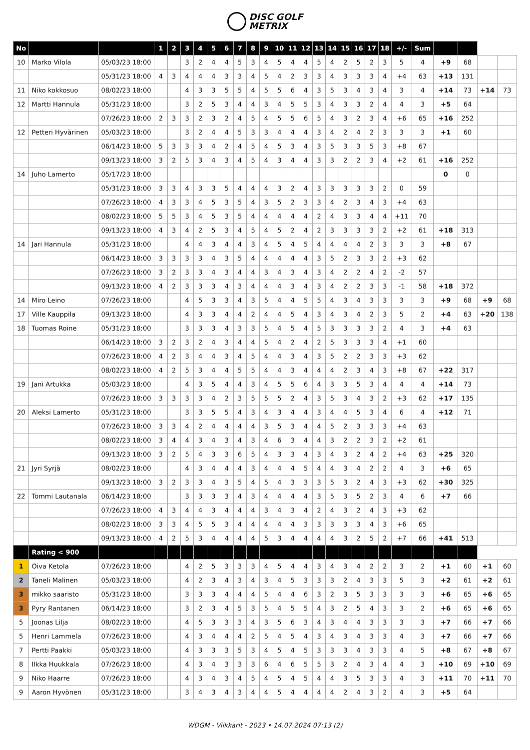DISC GOLF
METRIX
| No | | | 1 | 2 | 3 | 4 | 5 | 6 | 7 | 8 | 9 | 10 | 11 | 12 | 13 | 14 | 15 | 16 | 17 | 18 | +/- | Sum | | | | |
| 10 | Marko Vilola | 05/03/23 18:00 | | | 3 | 2 | 4 | 4 | 5 | 3 | 4 | 5 | 4 | 4 | 5 | 4 | 2 | 5 | 2 | 3 | 5 | 4 | +9 | 68 | | |
| | | 05/31/23 18:00 | 4 | 3 | 4 | 4 | 4 | 3 | 3 | 4 | 5 | 4 | 2 | 3 | 3 | 4 | 3 | 3 | 3 | 4 | +4 | 63 | +13 | 131 | | |
| 11 | Niko kokkosuo | 08/02/23 18:00 | | | 4 | 3 | 3 | 5 | 5 | 4 | 5 | 5 | 6 | 4 | 3 | 5 | 3 | 4 | 3 | 4 | 3 | 4 | +14 | 73 | +14 | 73 |
| 12 | Martti Hannula | 05/31/23 18:00 | | | 3 | 2 | 5 | 3 | 4 | 4 | 3 | 4 | 5 | 5 | 3 | 4 | 3 | 3 | 2 | 4 | 4 | 3 | +5 | 64 | | |
| | | 07/26/23 18:00 | 2 | 3 | 3 | 2 | 3 | 2 | 4 | 5 | 4 | 5 | 5 | 6 | 5 | 4 | 3 | 2 | 3 | 4 | +6 | 65 | +16 | 252 | | |
| 12 | Petteri Hyvärinen | 05/03/23 18:00 | | | 3 | 2 | 4 | 4 | 5 | 3 | 3 | 4 | 4 | 4 | 3 | 4 | 2 | 4 | 2 | 3 | 3 | 3 | +1 | 60 | | |
| | | 06/14/23 18:00 | 5 | 3 | 3 | 3 | 4 | 2 | 4 | 5 | 4 | 5 | 3 | 4 | 3 | 5 | 3 | 3 | 5 | 3 | +8 | 67 | | | | |
| | | 09/13/23 18:00 | 3 | 2 | 5 | 3 | 4 | 3 | 4 | 5 | 4 | 3 | 4 | 4 | 3 | 3 | 2 | 2 | 3 | 4 | +2 | 61 | +16 | 252 | | |
| 14 | Juho Lamerto | 05/17/23 18:00 | | | | | | | | | | | | | | | | | | | | | 0 | 0 | | |
| | | 05/31/23 18:00 | 3 | 3 | 4 | 3 | 3 | 5 | 4 | 4 | 4 | 3 | 2 | 4 | 3 | 3 | 3 | 3 | 3 | 2 | 0 | 59 | | | | |
| | | 07/26/23 18:00 | 4 | 3 | 3 | 4 | 5 | 3 | 5 | 4 | 3 | 5 | 2 | 3 | 3 | 4 | 2 | 3 | 4 | 3 | +4 | 63 | | | | |
| | | 08/02/23 18:00 | 5 | 5 | 3 | 4 | 5 | 3 | 5 | 4 | 4 | 4 | 4 | 4 | 2 | 4 | 3 | 3 | 4 | 4 | +11 | 70 | | | | |
| | | 09/13/23 18:00 | 4 | 3 | 4 | 2 | 5 | 3 | 4 | 5 | 4 | 5 | 2 | 4 | 2 | 3 | 3 | 3 | 3 | 2 | +2 | 61 | +18 | 313 | | |
| 14 | Jari Hannula | 05/31/23 18:00 | | | 4 | 4 | 3 | 4 | 4 | 3 | 4 | 5 | 4 | 5 | 4 | 4 | 4 | 4 | 2 | 3 | 3 | 3 | +8 | 67 | | |
| | | 06/14/23 18:00 | 3 | 3 | 3 | 3 | 4 | 3 | 5 | 4 | 4 | 4 | 4 | 4 | 3 | 5 | 2 | 3 | 3 | 2 | +3 | 62 | | | | |
| | | 07/26/23 18:00 | 3 | 2 | 3 | 3 | 4 | 3 | 4 | 4 | 3 | 4 | 3 | 4 | 3 | 4 | 2 | 2 | 4 | 2 | -2 | 57 | | | | |
| | | 09/13/23 18:00 | 4 | 2 | 3 | 3 | 3 | 4 | 3 | 4 | 4 | 4 | 3 | 4 | 3 | 4 | 2 | 2 | 3 | 3 | -1 | 58 | +18 | 372 | | |
| 14 | Miro Leino | 07/26/23 18:00 | | | 4 | 5 | 3 | 3 | 4 | 3 | 5 | 4 | 4 | 5 | 5 | 4 | 3 | 4 | 3 | 3 | 3 | 3 | +9 | 68 | +9 | 68 |
| 17 | Ville Kauppila | 09/13/23 18:00 | | | 4 | 3 | 3 | 4 | 4 | 2 | 4 | 4 | 5 | 4 | 3 | 4 | 3 | 4 | 2 | 3 | 5 | 2 | +4 | 63 | +20 | 138 |
| 18 | Tuomas Roine | 05/31/23 18:00 | | | 3 | 3 | 3 | 4 | 3 | 3 | 5 | 4 | 5 | 4 | 5 | 3 | 3 | 3 | 3 | 2 | 4 | 3 | +4 | 63 | | |
| | | 06/14/23 18:00 | 3 | 2 | 3 | 2 | 4 | 3 | 4 | 4 | 5 | 4 | 2 | 4 | 2 | 5 | 3 | 3 | 3 | 4 | +1 | 60 | | | | |
| | | 07/26/23 18:00 | 4 | 2 | 3 | 4 | 4 | 3 | 4 | 5 | 4 | 4 | 3 | 4 | 3 | 5 | 2 | 2 | 3 | 3 | +3 | 62 | | | | |
| | | 08/02/23 18:00 | 4 | 2 | 5 | 3 | 4 | 4 | 5 | 5 | 4 | 4 | 3 | 4 | 4 | 4 | 2 | 3 | 4 | 3 | +8 | 67 | +22 | 317 | | |
| 19 | Jani Artukka | 05/03/23 18:00 | | | 4 | 3 | 5 | 4 | 4 | 3 | 4 | 5 | 5 | 6 | 4 | 3 | 3 | 5 | 3 | 4 | 4 | 4 | +14 | 73 | | |
| | | 07/26/23 18:00 | 3 | 3 | 3 | 3 | 4 | 2 | 3 | 5 | 5 | 5 | 2 | 4 | 3 | 5 | 3 | 4 | 3 | 2 | +3 | 62 | +17 | 135 | | |
| 20 | Aleksi Lamerto | 05/31/23 18:00 | | | 3 | 3 | 5 | 5 | 4 | 3 | 4 | 3 | 4 | 4 | 3 | 4 | 4 | 5 | 3 | 4 | 6 | 4 | +12 | 71 | | |
| | | 07/26/23 18:00 | 3 | 3 | 4 | 2 | 4 | 4 | 4 | 4 | 3 | 5 | 3 | 4 | 4 | 5 | 2 | 3 | 3 | 3 | +4 | 63 | | | | |
| | | 08/02/23 18:00 | 3 | 4 | 4 | 3 | 4 | 3 | 4 | 3 | 4 | 6 | 3 | 4 | 4 | 3 | 2 | 2 | 3 | 2 | +2 | 61 | | | | |
| | | 09/13/23 18:00 | 3 | 2 | 5 | 4 | 3 | 3 | 6 | 5 | 4 | 3 | 3 | 4 | 3 | 4 | 3 | 2 | 4 | 2 | +4 | 63 | +25 | 320 | | |
| 21 | Jyri Syrjä | 08/02/23 18:00 | | | 4 | 3 | 4 | 4 | 4 | 3 | 4 | 4 | 4 | 5 | 4 | 4 | 3 | 4 | 2 | 2 | 4 | 3 | +6 | 65 | | |
| | | 09/13/23 18:00 | 3 | 2 | 3 | 3 | 4 | 3 | 5 | 4 | 5 | 4 | 3 | 3 | 3 | 5 | 3 | 2 | 4 | 3 | +3 | 62 | +30 | 325 | | |
| 22 | Tommi Lautanala | 06/14/23 18:00 | | | 3 | 3 | 3 | 3 | 4 | 3 | 4 | 4 | 4 | 4 | 3 | 5 | 3 | 5 | 2 | 3 | 4 | 6 | +7 | 66 | | |
| | | 07/26/23 18:00 | 4 | 3 | 4 | 4 | 3 | 4 | 4 | 4 | 3 | 4 | 3 | 4 | 2 | 4 | 3 | 2 | 4 | 3 | +3 | 62 | | | | |
| | | 08/02/23 18:00 | 3 | 3 | 4 | 5 | 5 | 3 | 4 | 4 | 4 | 4 | 4 | 3 | 3 | 3 | 3 | 3 | 4 | 3 | +6 | 65 | | | | |
| | | 09/13/23 18:00 | 4 | 2 | 5 | 3 | 4 | 4 | 4 | 4 | 5 | 3 | 4 | 4 | 4 | 4 | 3 | 2 | 5 | 2 | +7 | 66 | +41 | 513 | | |
| | Rating < 900 | | | | | | | | | | | | | | | | | | | | | | | | | |
| 1 | Oiva Ketola | 07/26/23 18:00 | | | 4 | 2 | 5 | 3 | 3 | 3 | 4 | 5 | 4 | 4 | 3 | 4 | 3 | 4 | 2 | 2 | 3 | 2 | +1 | 60 | +1 | 60 |
| 2 | Taneli Malinen | 05/03/23 18:00 | | | 4 | 2 | 3 | 4 | 3 | 4 | 3 | 4 | 5 | 3 | 3 | 3 | 2 | 4 | 3 | 3 | 5 | 3 | +2 | 61 | +2 | 61 |
| 3 | mikko saaristo | 05/31/23 18:00 | | | 3 | 3 | 3 | 4 | 4 | 4 | 5 | 4 | 4 | 6 | 3 | 2 | 3 | 5 | 3 | 3 | 3 | 3 | +6 | 65 | +6 | 65 |
| 3 | Pyry Rantanen | 06/14/23 18:00 | | | 3 | 2 | 3 | 4 | 5 | 3 | 5 | 4 | 5 | 5 | 4 | 3 | 2 | 5 | 4 | 3 | 3 | 2 | +6 | 65 | +6 | 65 |
| 5 | Joonas Lilja | 08/02/23 18:00 | | | 4 | 5 | 3 | 3 | 3 | 4 | 3 | 5 | 6 | 3 | 4 | 3 | 4 | 4 | 3 | 3 | 3 | 3 | +7 | 66 | +7 | 66 |
| 5 | Henri Lammela | 07/26/23 18:00 | | | 4 | 3 | 4 | 4 | 4 | 2 | 5 | 4 | 5 | 4 | 3 | 4 | 3 | 4 | 3 | 3 | 4 | 3 | +7 | 66 | +7 | 66 |
| 7 | Pertti Paakki | 05/03/23 18:00 | | | 4 | 3 | 3 | 3 | 5 | 3 | 4 | 5 | 4 | 5 | 3 | 3 | 3 | 4 | 3 | 3 | 4 | 5 | +8 | 67 | +8 | 67 |
| 8 | Ilkka Huukkala | 07/26/23 18:00 | | | 4 | 3 | 4 | 3 | 3 | 3 | 6 | 4 | 6 | 5 | 5 | 3 | 2 | 4 | 3 | 4 | 4 | 3 | +10 | 69 | +10 | 69 |
| 9 | Niko Haarre | 07/26/23 18:00 | | | 4 | 3 | 4 | 3 | 4 | 5 | 4 | 5 | 4 | 5 | 4 | 4 | 3 | 5 | 3 | 3 | 4 | 3 | +11 | 70 | +11 | 70 |
| 9 | Aaron Hyvönen | 05/31/23 18:00 | | | 3 | 4 | 3 | 4 | 3 | 4 | 4 | 5 | 4 | 4 | 4 | 4 | 2 | 4 | 3 | 2 | 4 | 3 | +5 | 64 | | |
WDGM - Viikkarit - 2023 • 14.07.2024 07:13 (2)